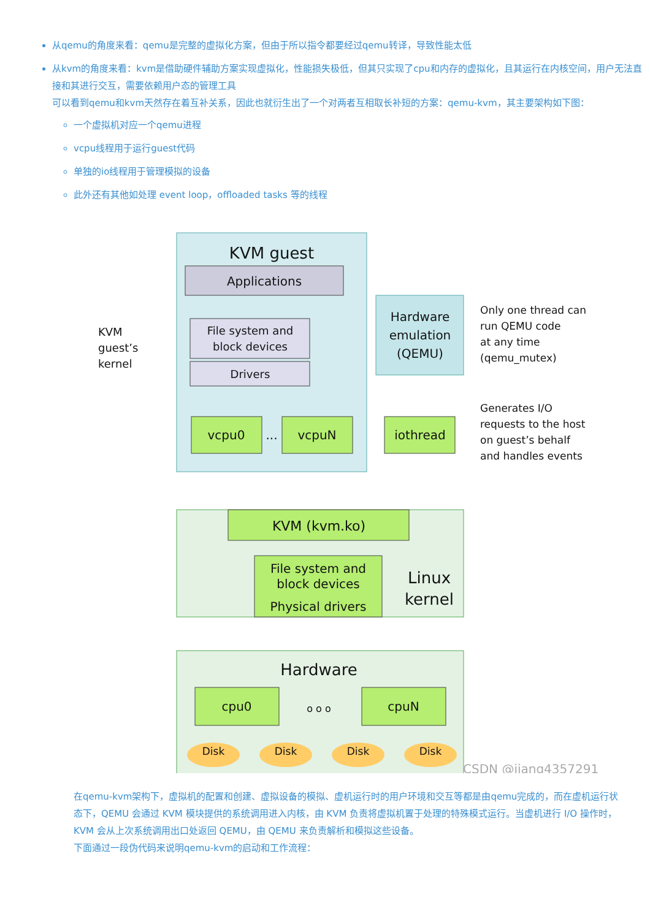从qemu的角度来看：qemu是完整的虚拟化方案，但由于所以指令都要经过qemu转译，导致性能太低
从kvm的角度来看：kvm是借助硬件辅助方案实现虚拟化，性能损失极低，但其只实现了cpu和内存的虚拟化，且其运行在内核空间，用户无法直接和其进行交互，需要依赖用户态的管理工具
可以看到qemu和kvm天然存在着互补关系，因此也就衍生出了一个对两者互相取长补短的方案：qemu-kvm，其主要架构如下图：
一个虚拟机对应一个qemu进程
vcpu线程用于运行guest代码
单独的io线程用于管理模拟的设备
此外还有其他如处理 event loop，offloaded tasks 等的线程
KVM guest
Applications
File system and
block devices
Drivers
vcpu0
...
vcpuN
KVM
guest’s
kernel
Hardware
emulation
(QEMU)
iothread
Only one thread can
run QEMU code
at any time
(qemu_mutex)
Generates I/O
requests to the host
on guest’s behalf
and handles events
KVM (kvm.ko)
File system and
block devices
Physical drivers
Linux
kernel
Hardware
cpu0
o o o
cpuN
Disk
Disk
Disk
Disk
CSDN @jiang4357291
在qemu-kvm架构下，虚拟机的配置和创建、虚拟设备的模拟、虚机运行时的用户环境和交互等都是由qemu完成的，而在虚机运行状态下，QEMU 会通过 KVM 模块提供的系统调用进入内核，由 KVM 负责将虚拟机置于处理的特殊模式运行。当虚机进行 I/O 操作时，KVM 会从上次系统调用出口处返回 QEMU，由 QEMU 来负责解析和模拟这些设备。
下面通过一段伪代码来说明qemu-kvm的启动和工作流程：